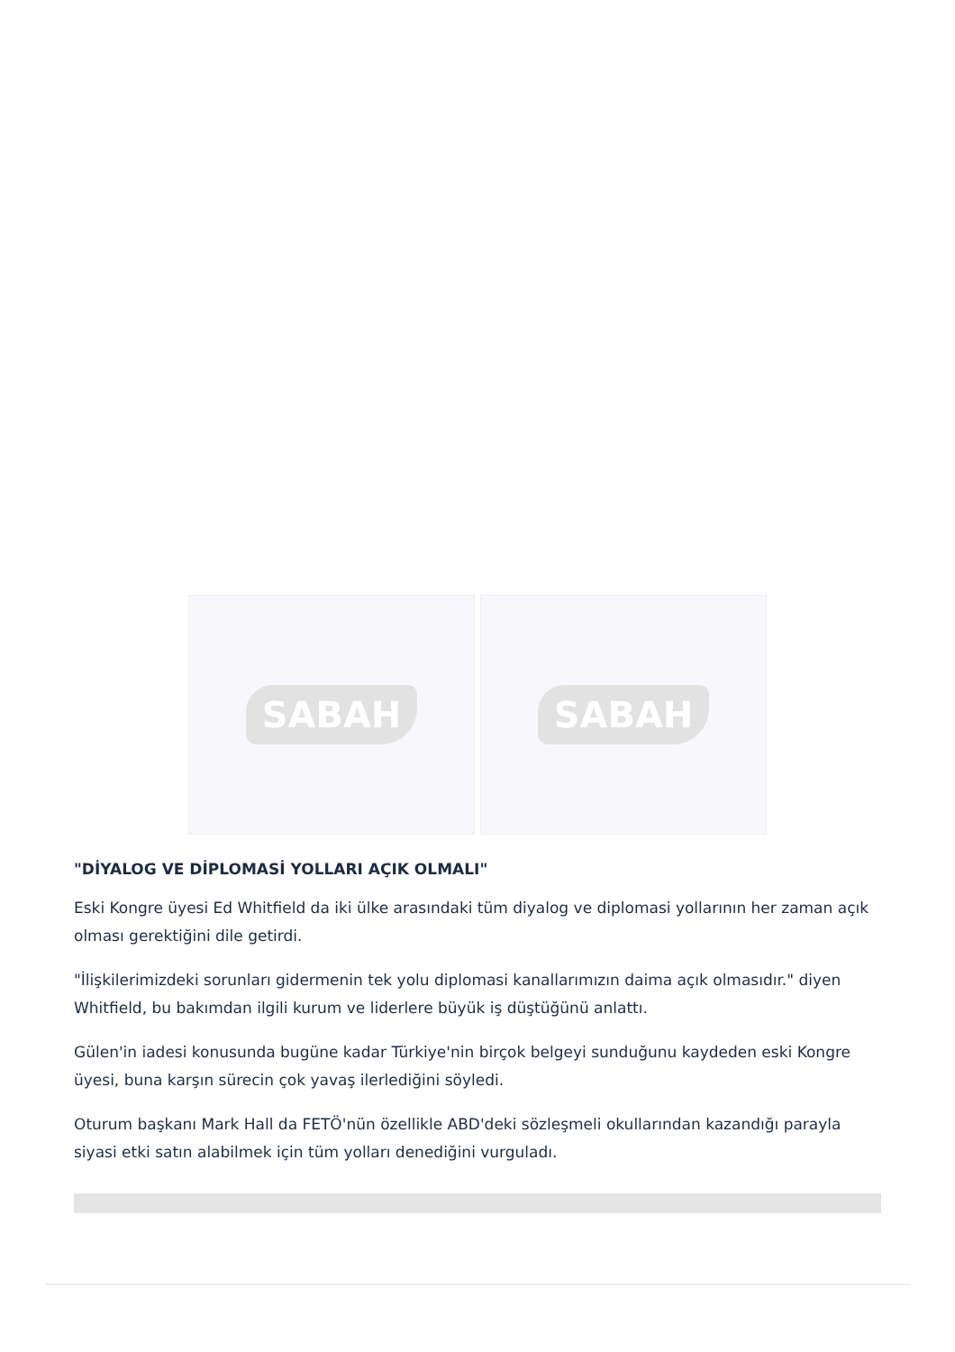SABAH SABAH
"DİYALOG VE DİPLOMASİ YOLLARI AÇIK OLMALI"
Eski Kongre üyesi Ed Whitfield da iki ülke arasındaki tüm diyalog ve diplomasi yollarının her zaman açık olması gerektiğini dile getirdi.
"İlişkilerimizdeki sorunları gidermenin tek yolu diplomasi kanallarımızın daima açık olmasıdır." diyen Whitfield, bu bakımdan ilgili kurum ve liderlere büyük iş düştüğünü anlattı.
Gülen'in iadesi konusunda bugüne kadar Türkiye'nin birçok belgeyi sunduğunu kaydeden eski Kongre üyesi, buna karşın sürecin çok yavaş ilerlediğini söyledi.
Oturum başkanı Mark Hall da FETÖ'nün özellikle ABD'deki sözleşmeli okullarından kazandığı parayla siyasi etki satın alabilmek için tüm yolları denediğini vurguladı.